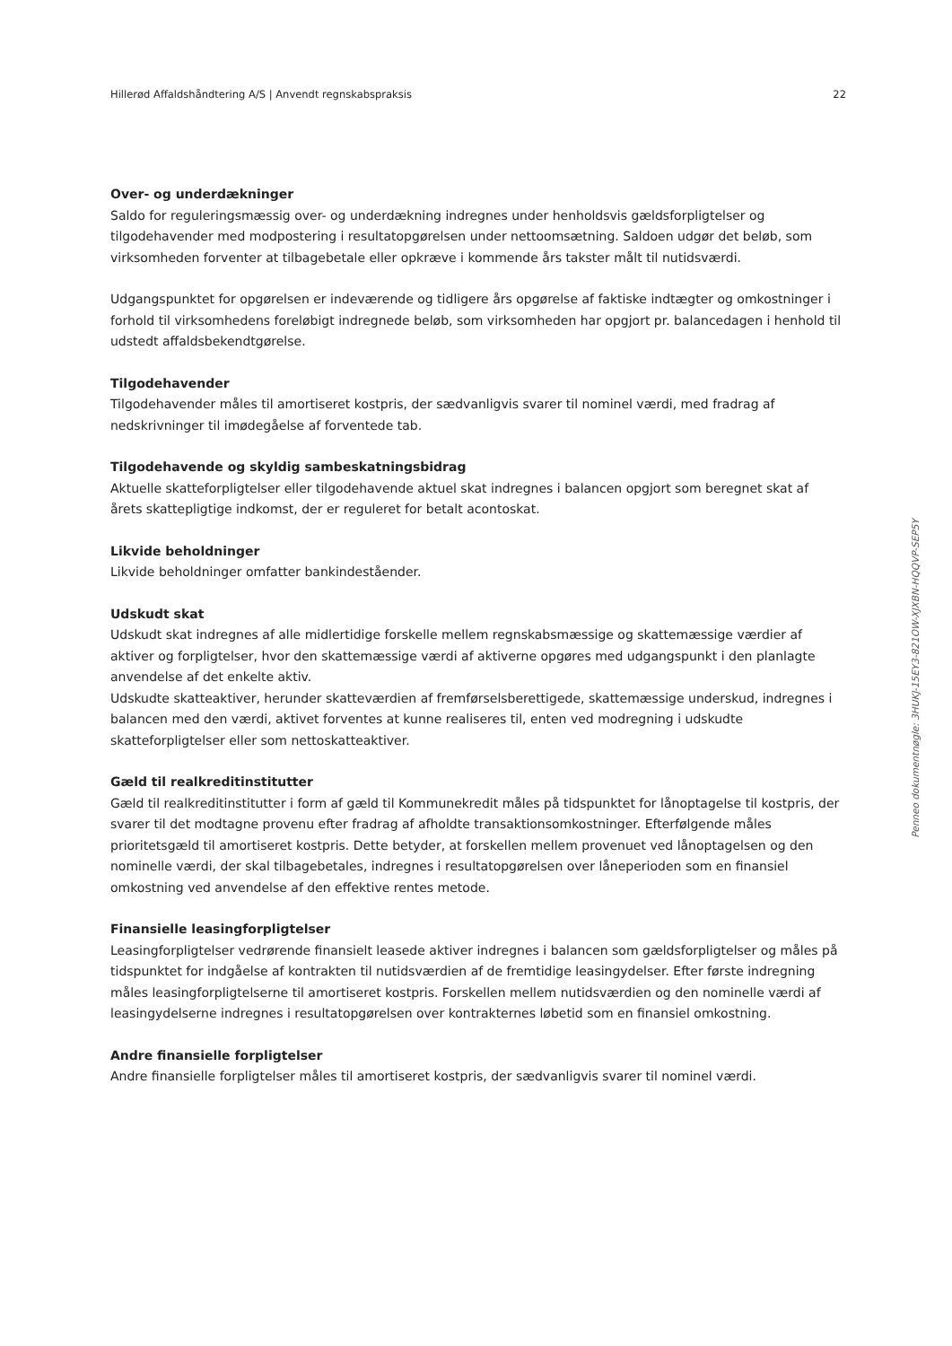Hillerød Affaldshåndtering A/S | Anvendt regnskabspraksis 22
Over- og underdækninger
Saldo for reguleringsmæssig over- og underdækning indregnes under henholdsvis gældsforpligtelser og tilgodehavender med modpostering i resultatopgørelsen under nettoomsætning. Saldoen udgør det beløb, som virksomheden forventer at tilbagebetale eller opkræve i kommende års takster målt til nutidsværdi.
Udgangspunktet for opgørelsen er indeværende og tidligere års opgørelse af faktiske indtægter og omkostninger i forhold til virksomhedens foreløbigt indregnede beløb, som virksomheden har opgjort pr. balancedagen i henhold til udstedt affaldsbekendtgørelse.
Tilgodehavender
Tilgodehavender måles til amortiseret kostpris, der sædvanligvis svarer til nominel værdi, med fradrag af nedskrivninger til imødegåelse af forventede tab.
Tilgodehavende og skyldig sambeskatningsbidrag
Aktuelle skatteforpligtelser eller tilgodehavende aktuel skat indregnes i balancen opgjort som beregnet skat af årets skattepligtige indkomst, der er reguleret for betalt acontoskat.
Likvide beholdninger
Likvide beholdninger omfatter bankindeståender.
Udskudt skat
Udskudt skat indregnes af alle midlertidige forskelle mellem regnskabsmæssige og skattemæssige værdier af aktiver og forpligtelser, hvor den skattemæssige værdi af aktiverne opgøres med udgangspunkt i den planlagte anvendelse af det enkelte aktiv.
Udskudte skatteaktiver, herunder skatteværdien af fremførselsberettigede, skattemæssige underskud, indregnes i balancen med den værdi, aktivet forventes at kunne realiseres til, enten ved modregning i udskudte skatteforpligtelser eller som nettoskatteaktiver.
Gæld til realkreditinstitutter
Gæld til realkreditinstitutter i form af gæld til Kommunekredit måles på tidspunktet for lånoptagelse til kostpris, der svarer til det modtagne provenu efter fradrag af afholdte transaktionsomkostninger. Efterfølgende måles prioritetsgæld til amortiseret kostpris. Dette betyder, at forskellen mellem provenuet ved lånoptagelsen og den nominelle værdi, der skal tilbagebetales, indregnes i resultatopgørelsen over låneperioden som en finansiel omkostning ved anvendelse af den effektive rentes metode.
Finansielle leasingforpligtelser
Leasingforpligtelser vedrørende finansielt leasede aktiver indregnes i balancen som gældsforpligtelser og måles på tidspunktet for indgåelse af kontrakten til nutidsværdien af de fremtidige leasingydelser. Efter første indregning måles leasingforpligtelserne til amortiseret kostpris. Forskellen mellem nutidsværdien og den nominelle værdi af leasingydelserne indregnes i resultatopgørelsen over kontrakternes løbetid som en finansiel omkostning.
Andre finansielle forpligtelser
Andre finansielle forpligtelser måles til amortiseret kostpris, der sædvanligvis svarer til nominel værdi.
Penneo dokumentnøgle: 3HUKJ-15EY3-821OW-XJXBN-HQQVP-SEP5Y